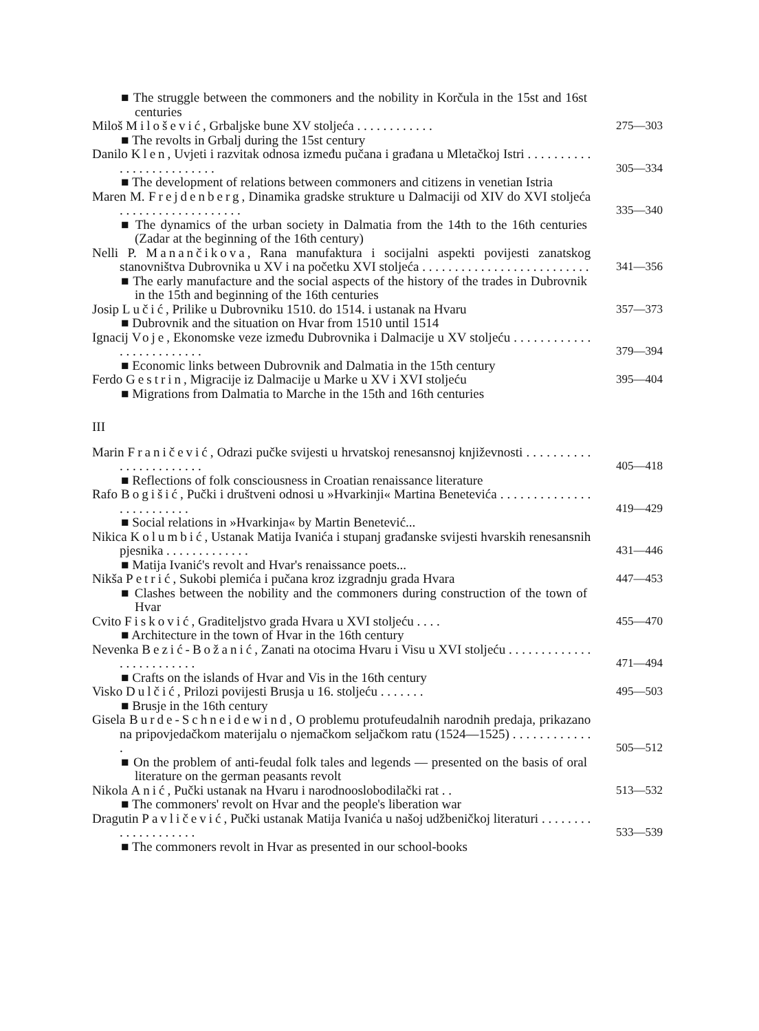■ The struggle between the commoners and the nobility in Korčula in the 15st and 16st centuries
Miloš Milošević, Grbaljske bune XV stoljeća . . . . . . . . . . . .
275—303
■ The revolts in Grbalj during the 15st century
Danilo Klen, Uvjeti i razvitak odnosa između pučana i građana u Mletačkoj Istri . . . . . . . . . . . . . . . . . . . . . . . . .
305—334
■ The development of relations between commoners and citizens in venetian Istria
Maren M. Frejdenberg, Dinamika gradske strukture u Dalmaciji od XIV do XVI stoljeća . . . . . . . . . . . . . . . . . . .
335—340
■ The dynamics of the urban society in Dalmatia from the 14th to the 16th centuries (Zadar at the beginning of the 16th century)
Nelli P. Manančikova, Rana manufaktura i socijalni aspekti povijesti zanatskog stanovništva Dubrovnika u XV i na početku XVI stoljeća . . . . . . . . . . . . . . . . . . . . . . . . . .
341—356
■ The early manufacture and the social aspects of the history of the trades in Dubrovnik in the 15th and beginning of the 16th centuries
Josip Lučić, Prilike u Dubrovniku 1510. do 1514. i ustanak na Hvaru
357—373
■ Dubrovnik and the situation on Hvar from 1510 until 1514
Ignacij Voje, Ekonomske veze između Dubrovnika i Dalmacije u XV stoljeću . . . . . . . . . . . . . . . . . . . . . . . . .
379—394
■ Economic links between Dubrovnik and Dalmatia in the 15th century
Ferdo Gestrin, Migracije iz Dalmacije u Marke u XV i XVI stoljeću
395—404
■ Migrations from Dalmatia to Marche in the 15th and 16th centuries
III
Marin Franičević, Odrazi pučke svijesti u hrvatskoj renesansnoj književnosti . . . . . . . . . . . . . . . . . . . . . . .
405—418
■ Reflections of folk consciousness in Croatian renaissance literature
Rafo Bogišić, Pučki i društveni odnosi u »Hvarkinji« Martina Benetevića . . . . . . . . . . . . . . . . . . . . . . . . .
419—429
■ Social relations in »Hvarkinja« by Martin Benetević...
Nikica Kolumbić, Ustanak Matija Ivanića i stupanj građanske svijesti hvarskih renesansnih pjesnika . . . . . . . . . . . . .
431—446
■ Matija Ivanić's revolt and Hvar's renaissance poets...
Nikša Petrić, Sukobi plemića i pučana kroz izgradnju grada Hvara
447—453
■ Clashes between the nobility and the commoners during construction of the town of Hvar
Cvito Fisković, Graditeljstvo grada Hvara u XVI stoljeću . . . .
455—470
■ Architecture in the town of Hvar in the 16th century
Nevenka Bezić-Božanić, Zanati na otocima Hvaru i Visu u XVI stoljeću . . . . . . . . . . . . . . . . . . . . . . . . .
471—494
■ Crafts on the islands of Hvar and Vis in the 16th century
Visko Dulčić, Prilozi povijesti Brusja u 16. stoljeću . . . . . . .
495—503
■ Brusje in the 16th century
Gisela Burde-Schneidewind, O problemu protufeudalnih narodnih predaja, prikazano na pripovjedačkom materijalu o njemačkom seljačkom ratu (1524—1525) . . . . . . . . . . . . .
505—512
■ On the problem of anti-feudal folk tales and legends — presented on the basis of oral literature on the german peasants revolt
Nikola Anić, Pučki ustanak na Hvaru i narodnooslobodilački rat . .
513—532
■ The commoners' revolt on Hvar and the people's liberation war
Dragutin Pavličević, Pučki ustanak Matija Ivanića u našoj udžbeničkoj literaturi . . . . . . . . . . . . . . . . . . . .
533—539
■ The commoners revolt in Hvar as presented in our school-books